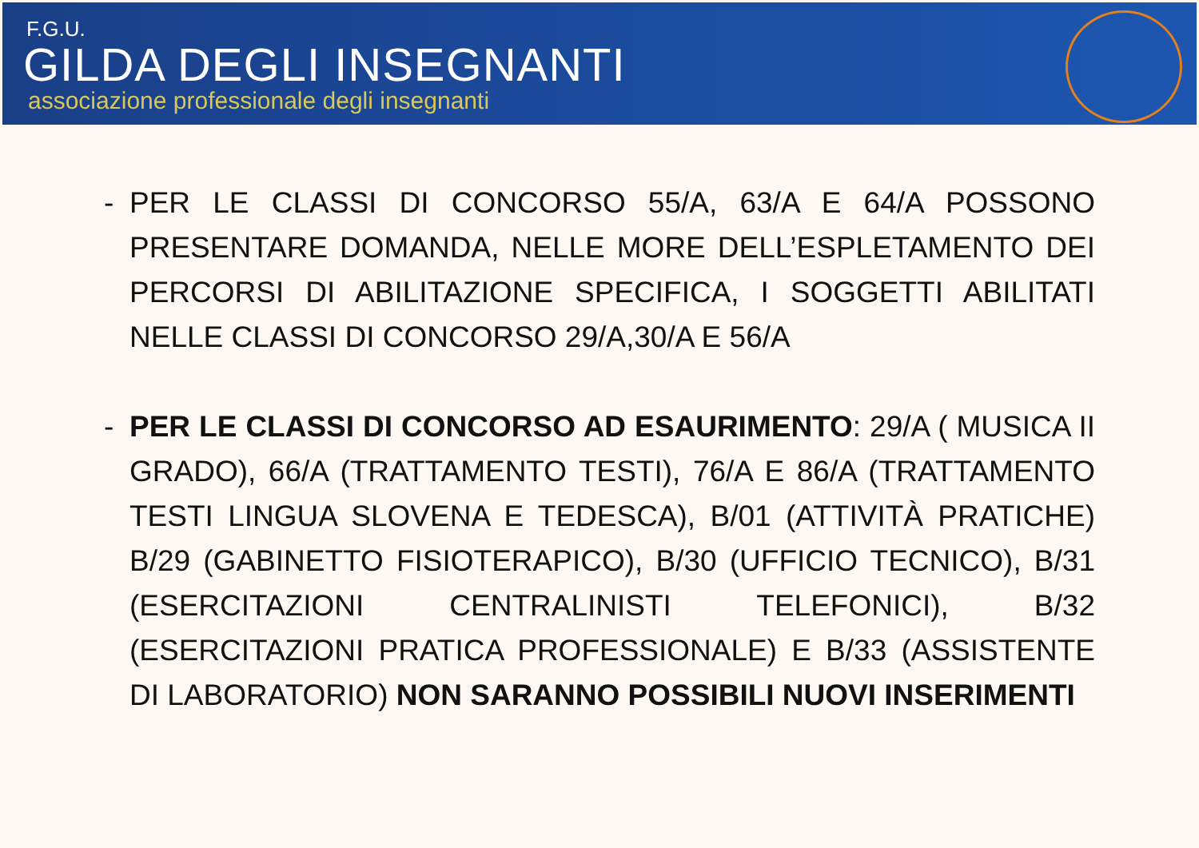F.G.U.
GILDA DEGLI INSEGNANTI
associazione professionale degli insegnanti
- PER LE CLASSI DI CONCORSO 55/A, 63/A E 64/A POSSONO PRESENTARE DOMANDA, NELLE MORE DELL’ESPLETAMENTO DEI PERCORSI DI ABILITAZIONE SPECIFICA, I SOGGETTI ABILITATI NELLE CLASSI DI CONCORSO 29/A,30/A E 56/A
- PER LE CLASSI DI CONCORSO AD ESAURIMENTO: 29/A ( MUSICA II GRADO), 66/A (TRATTAMENTO TESTI), 76/A E 86/A (TRATTAMENTO TESTI LINGUA SLOVENA E TEDESCA), B/01 (ATTIVITÀ PRATICHE) B/29 (GABINETTO FISIOTERAPICO), B/30 (UFFICIO TECNICO), B/31 (ESERCITAZIONI CENTRALINISTI TELEFONICI), B/32 (ESERCITAZIONI PRATICA PROFESSIONALE) E B/33 (ASSISTENTE DI LABORATORIO) NON SARANNO POSSIBILI NUOVI INSERIMENTI